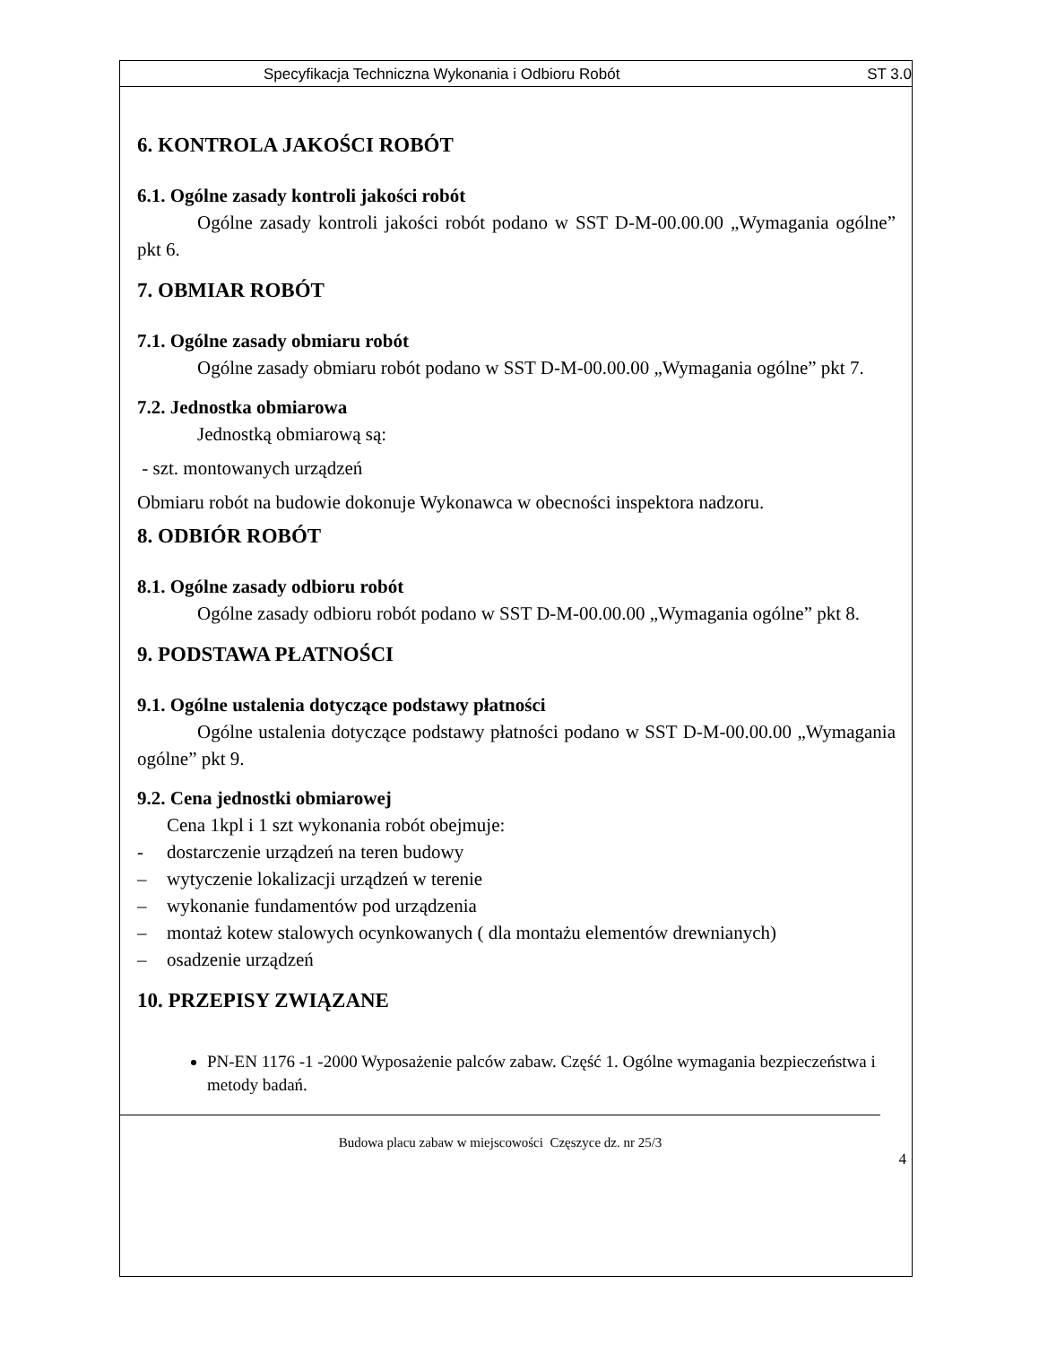Specyfikacja Techniczna Wykonania i Odbioru Robót ST 3.0
6. KONTROLA JAKOŚCI ROBÓT
6.1. Ogólne zasady kontroli jakości robót
Ogólne zasady kontroli jakości robót podano w SST D-M-00.00.00 „Wymagania ogólne” pkt 6.
7. OBMIAR ROBÓT
7.1. Ogólne zasady obmiaru robót
Ogólne zasady obmiaru robót podano w SST D-M-00.00.00 „Wymagania ogólne” pkt 7.
7.2. Jednostka obmiarowa
Jednostką obmiarową są:
- szt. montowanych urządzeń
Obmiaru robót na budowie dokonuje Wykonawca w obecności inspektora nadzoru.
8. ODBIÓR ROBÓT
8.1. Ogólne zasady odbioru robót
Ogólne zasady odbioru robót podano w SST D-M-00.00.00 „Wymagania ogólne” pkt 8.
9. PODSTAWA PŁATNOŚCI
9.1. Ogólne ustalenia dotyczące podstawy płatności
Ogólne ustalenia dotyczące podstawy płatności podano w SST D-M-00.00.00 „Wymagania ogólne” pkt 9.
9.2. Cena jednostki obmiarowej
Cena 1kpl i 1 szt wykonania robót obejmuje:
- dostarczenie urządzeń na teren budowy
– wytyczenie lokalizacji urządzeń w terenie
– wykonanie fundamentów pod urządzenia
– montaż kotew stalowych ocynkowanych ( dla montażu elementów drewnianych)
– osadzenie urządzeń
10. PRZEPISY ZWIĄZANE
PN-EN 1176 -1 -2000 Wyposażenie palców zabaw. Część 1. Ogólne wymagania bezpieczeństwa i metody badań.
Budowa placu zabaw w miejscowości Częszyce dz. nr 25/3
4